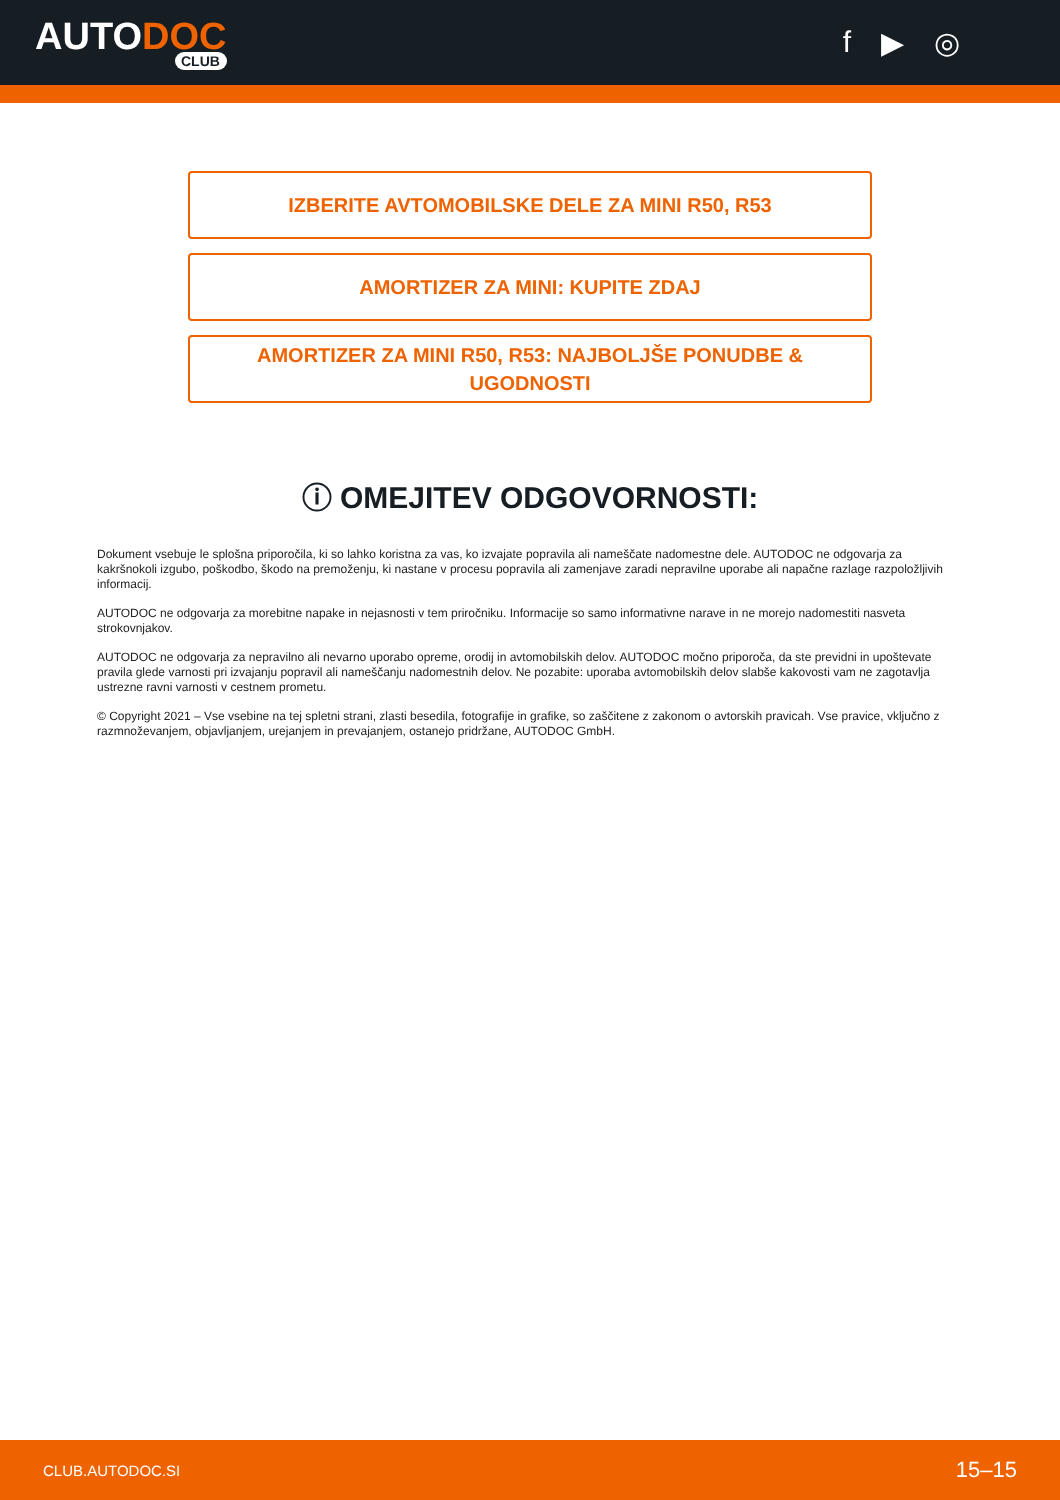AUTODOC
CLUB
f ▶ ◎
IZBERITE AVTOMOBILSKE DELE ZA MINI R50, R53
AMORTIZER ZA MINI: KUPITE ZDAJ
AMORTIZER ZA MINI R50, R53: NAJBOLJŠE PONUDBE &
UGODNOSTI
ⓘ OMEJITEV ODGOVORNOSTI:
Dokument vsebuje le splošna priporočila, ki so lahko koristna za vas, ko izvajate popravila ali nameščate nadomestne dele. AUTODOC ne odgovarja za kakršnokoli izgubo, poškodbo, škodo na premoženju, ki nastane v procesu popravila ali zamenjave zaradi nepravilne uporabe ali napačne razlage razpoložljivih informacij.
AUTODOC ne odgovarja za morebitne napake in nejasnosti v tem priročniku. Informacije so samo informativne narave in ne morejo nadomestiti nasveta strokovnjakov.
AUTODOC ne odgovarja za nepravilno ali nevarno uporabo opreme, orodij in avtomobilskih delov. AUTODOC močno priporoča, da ste previdni in upoštevate pravila glede varnosti pri izvajanju popravil ali nameščanju nadomestnih delov. Ne pozabite: uporaba avtomobilskih delov slabše kakovosti vam ne zagotavlja ustrezne ravni varnosti v cestnem prometu.
© Copyright 2021 – Vse vsebine na tej spletni strani, zlasti besedila, fotografije in grafike, so zaščitene z zakonom o avtorskih pravicah. Vse pravice, vključno z razmnoževanjem, objavljanjem, urejanjem in prevajanjem, ostanejo pridržane, AUTODOC GmbH.
CLUB.AUTODOC.SI 15–15